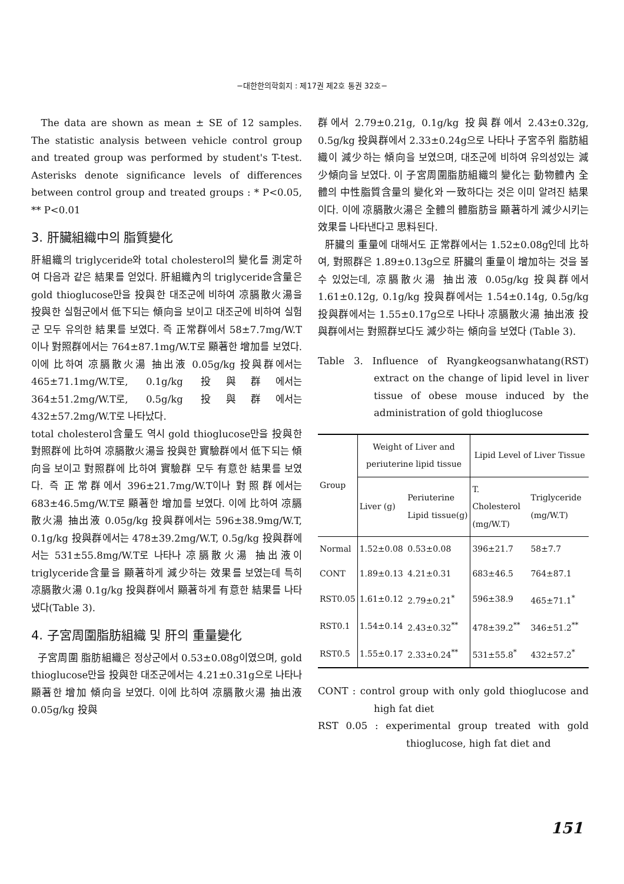−대한한의학회지 : 제17권 제2호 통권 32호−
The data are shown as mean ± SE of 12 samples. The statistic analysis between vehicle control group and treated group was performed by student's T-test. Asterisks denote significance levels of differences between control group and treated groups : * P<0.05, ** P<0.01
3. 肝臟組織中의 脂質變化
肝組織의 triglyceride와 total cholesterol의 變化를 測定하여 다음과 같은 結果를 얻었다. 肝組織內의 triglyceride含量은 gold thioglucose만을 投與한 대조군에 비하여 凉膈散火湯을 投與한 실험군에서 低下되는 傾向을 보이고 대조군에 비하여 실험군 모두 유의한 結果를 보였다. 즉 正常群에서 58±7.7mg/W.T이나 對照群에서는 764±87.1mg/W.T로 顯著한 增加를 보였다. 이에 比하여 凉膈散火湯 抽出液 0.05g/kg 投與群에서는 465±71.1mg/W.T로, 0.1g/kg 投與群에서는 364±51.2mg/W.T로, 0.5g/kg 投與群에서는 432±57.2mg/W.T로 나타났다.
total cholesterol含量도 역시 gold thioglucose만을 投與한 對照群에 比하여 凉膈散火湯을 投與한 實驗群에서 低下되는 傾向을 보이고 對照群에 比하여 實驗群 모두 有意한 結果를 보였다. 즉 正常群에서 396±21.7mg/W.T이나 對照群에서는 683±46.5mg/W.T로 顯著한 增加를 보였다. 이에 比하여 凉膈散火湯 抽出液 0.05g/kg 投與群에서는 596±38.9mg/W.T, 0.1g/kg 投與群에서는 478±39.2mg/W.T, 0.5g/kg 投與群에서는 531±55.8mg/W.T로 나타나 凉膈散火湯 抽出液이 triglyceride含量을 顯著하게 減少하는 效果를 보였는데 특히 凉膈散火湯 0.1g/kg 投與群에서 顯著하게 有意한 結果를 나타냈다(Table 3).
4. 子宮周圍脂肪組織 및 肝의 重量變化
子宮周圍 脂肪組織은 정상군에서 0.53±0.08g이였으며, gold thioglucose만을 投與한 대조군에서는 4.21±0.31g으로 나타나 顯著한 增加 傾向을 보였다. 이에 比하여 凉膈散火湯 抽出液 0.05g/kg 投與
群에서 2.79±0.21g, 0.1g/kg 投與群에서 2.43±0.32g, 0.5g/kg 投與群에서 2.33±0.24g으로 나타나 子宮주위 脂肪組織이 減少하는 傾向을 보였으며, 대조군에 비하여 유의성있는 減少傾向을 보였다. 이 子宮周圍脂肪組織의 變化는 動物體內 全體의 中性脂質含量의 變化와 一致하다는 것은 이미 알려진 結果이다. 이에 凉膈散火湯은 全體의 體脂肪을 顯著하게 減少시키는 效果를 나타낸다고 思料된다.
肝臟의 重量에 대해서도 正常群에서는 1.52±0.08g인데 比하여, 對照群은 1.89±0.13g으로 肝臟의 重量이 增加하는 것을 볼 수 있었는데, 凉膈散火湯 抽出液 0.05g/kg 投與群에서 1.61±0.12g, 0.1g/kg 投與群에서는 1.54±0.14g, 0.5g/kg 投與群에서는 1.55±0.17g으로 나타나 凉膈散火湯 抽出液 投與群에서는 對照群보다도 減少하는 傾向을 보였다 (Table 3).
Table 3. Influence of Ryangkeogsanwhatang(RST) extract on the change of lipid level in liver tissue of obese mouse induced by the administration of gold thioglucose
| Group | Weight of Liver and periuterine lipid tissue | | Lipid Level of Liver Tissue | |
| --- | --- | --- | --- | --- |
| | Liver (g) | Periuterine Lipid tissue(g) | T. Cholesterol (mg/W.T) | Triglyceride (mg/W.T) |
| Normal | 1.52±0.08 | 0.53±0.08 | 396±21.7 | 58±7.7 |
| CONT | 1.89±0.13 | 4.21±0.31 | 683±46.5 | 764±87.1 |
| RST0.05 | 1.61±0.12 | 2.79±0.21<sup>*</sup> | 596±38.9 | 465±71.1<sup>*</sup> |
| RST0.1 | 1.54±0.14 | 2.43±0.32<sup>**</sup> | 478±39.2<sup>**</sup> | 346±51.2<sup>**</sup> |
| RST0.5 | 1.55±0.17 | 2.33±0.24<sup>**</sup> | 531±55.8<sup>*</sup> | 432±57.2<sup>*</sup> |
CONT : control group with only gold thioglucose and high fat diet
RST 0.05 : experimental group treated with gold thioglucose, high fat diet and
151